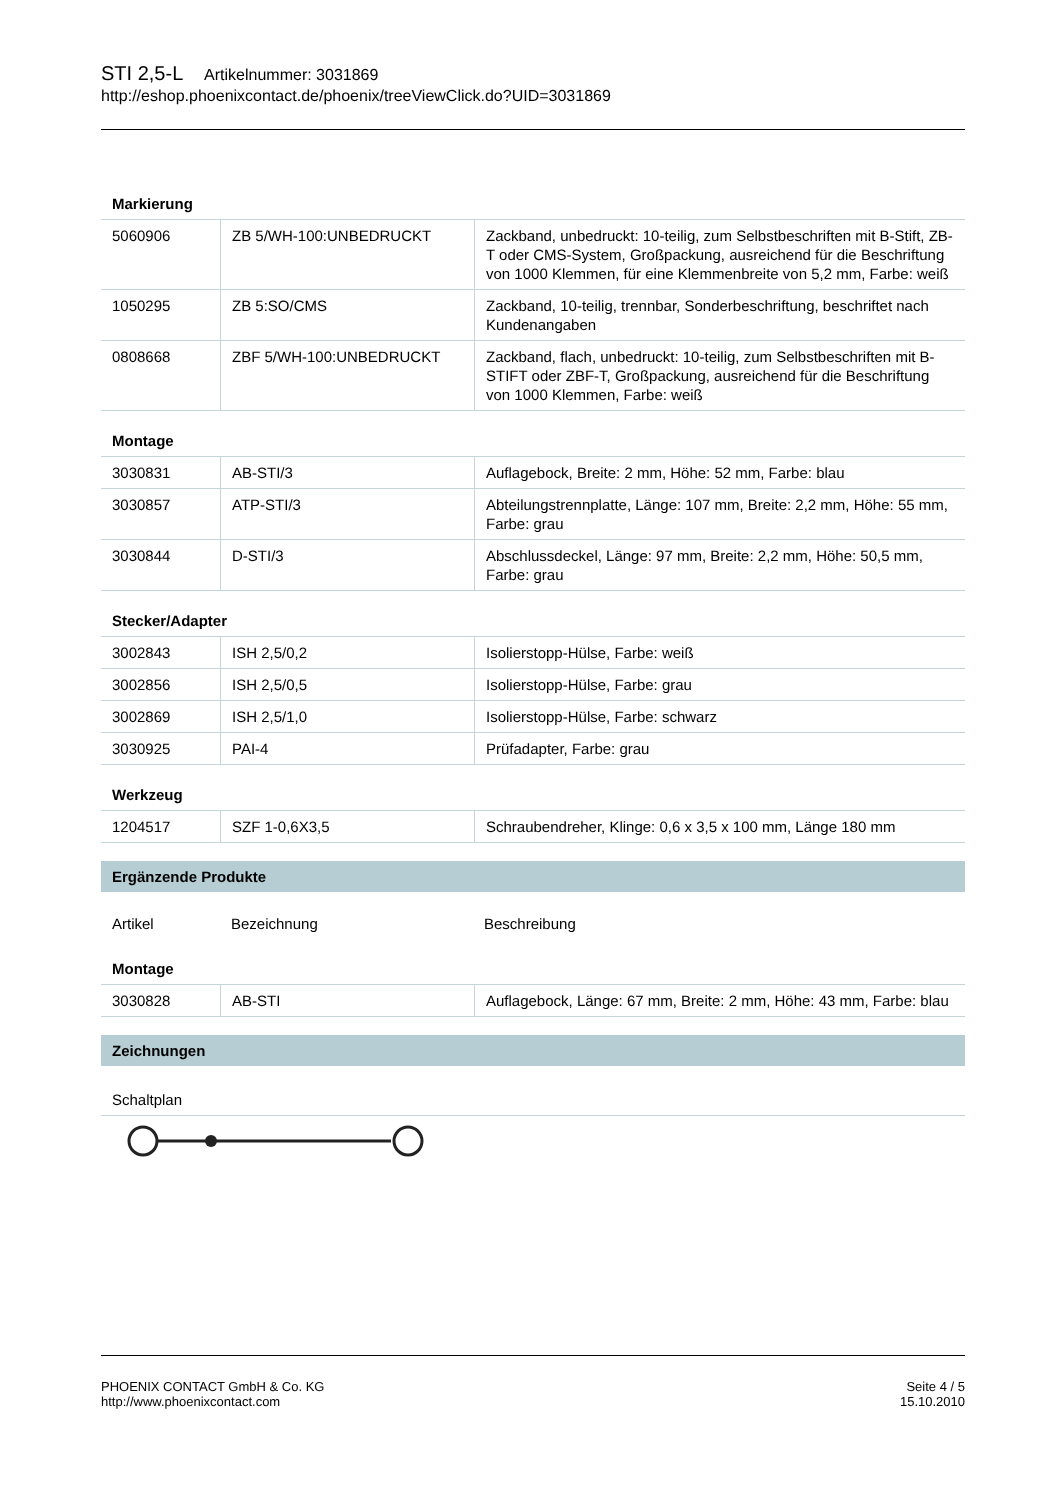STI 2,5-L Artikelnummer: 3031869
http://eshop.phoenixcontact.de/phoenix/treeViewClick.do?UID=3031869
Markierung
| 5060906 | ZB 5/WH-100:UNBEDRUCKT | Zackband, unbedruckt: 10-teilig, zum Selbstbeschriften mit B-Stift, ZB-T oder CMS-System, Großpackung, ausreichend für die Beschriftung von 1000 Klemmen, für eine Klemmenbreite von 5,2 mm, Farbe: weiß |
| 1050295 | ZB 5:SO/CMS | Zackband, 10-teilig, trennbar, Sonderbeschriftung, beschriftet nach Kundenangaben |
| 0808668 | ZBF 5/WH-100:UNBEDRUCKT | Zackband, flach, unbedruckt: 10-teilig, zum Selbstbeschriften mit B-STIFT oder ZBF-T, Großpackung, ausreichend für die Beschriftung von 1000 Klemmen, Farbe: weiß |
Montage
| 3030831 | AB-STI/3 | Auflagebock, Breite: 2 mm, Höhe: 52 mm, Farbe: blau |
| 3030857 | ATP-STI/3 | Abteilungstrennplatte, Länge: 107 mm, Breite: 2,2 mm, Höhe: 55 mm, Farbe: grau |
| 3030844 | D-STI/3 | Abschlussdeckel, Länge: 97 mm, Breite: 2,2 mm, Höhe: 50,5 mm, Farbe: grau |
Stecker/Adapter
| 3002843 | ISH 2,5/0,2 | Isolierstopp-Hülse, Farbe: weiß |
| 3002856 | ISH 2,5/0,5 | Isolierstopp-Hülse, Farbe: grau |
| 3002869 | ISH 2,5/1,0 | Isolierstopp-Hülse, Farbe: schwarz |
| 3030925 | PAI-4 | Prüfadapter, Farbe: grau |
Werkzeug
| 1204517 | SZF 1-0,6X3,5 | Schraubendreher, Klinge: 0,6 x 3,5 x 100 mm, Länge 180 mm |
Ergänzende Produkte
| Artikel | Bezeichnung | Beschreibung |
Montage
| 3030828 | AB-STI | Auflagebock, Länge: 67 mm, Breite: 2 mm, Höhe: 43 mm, Farbe: blau |
Zeichnungen
Schaltplan
PHOENIX CONTACT GmbH & Co. KG
http://www.phoenixcontact.com
Seite 4 / 5
15.10.2010